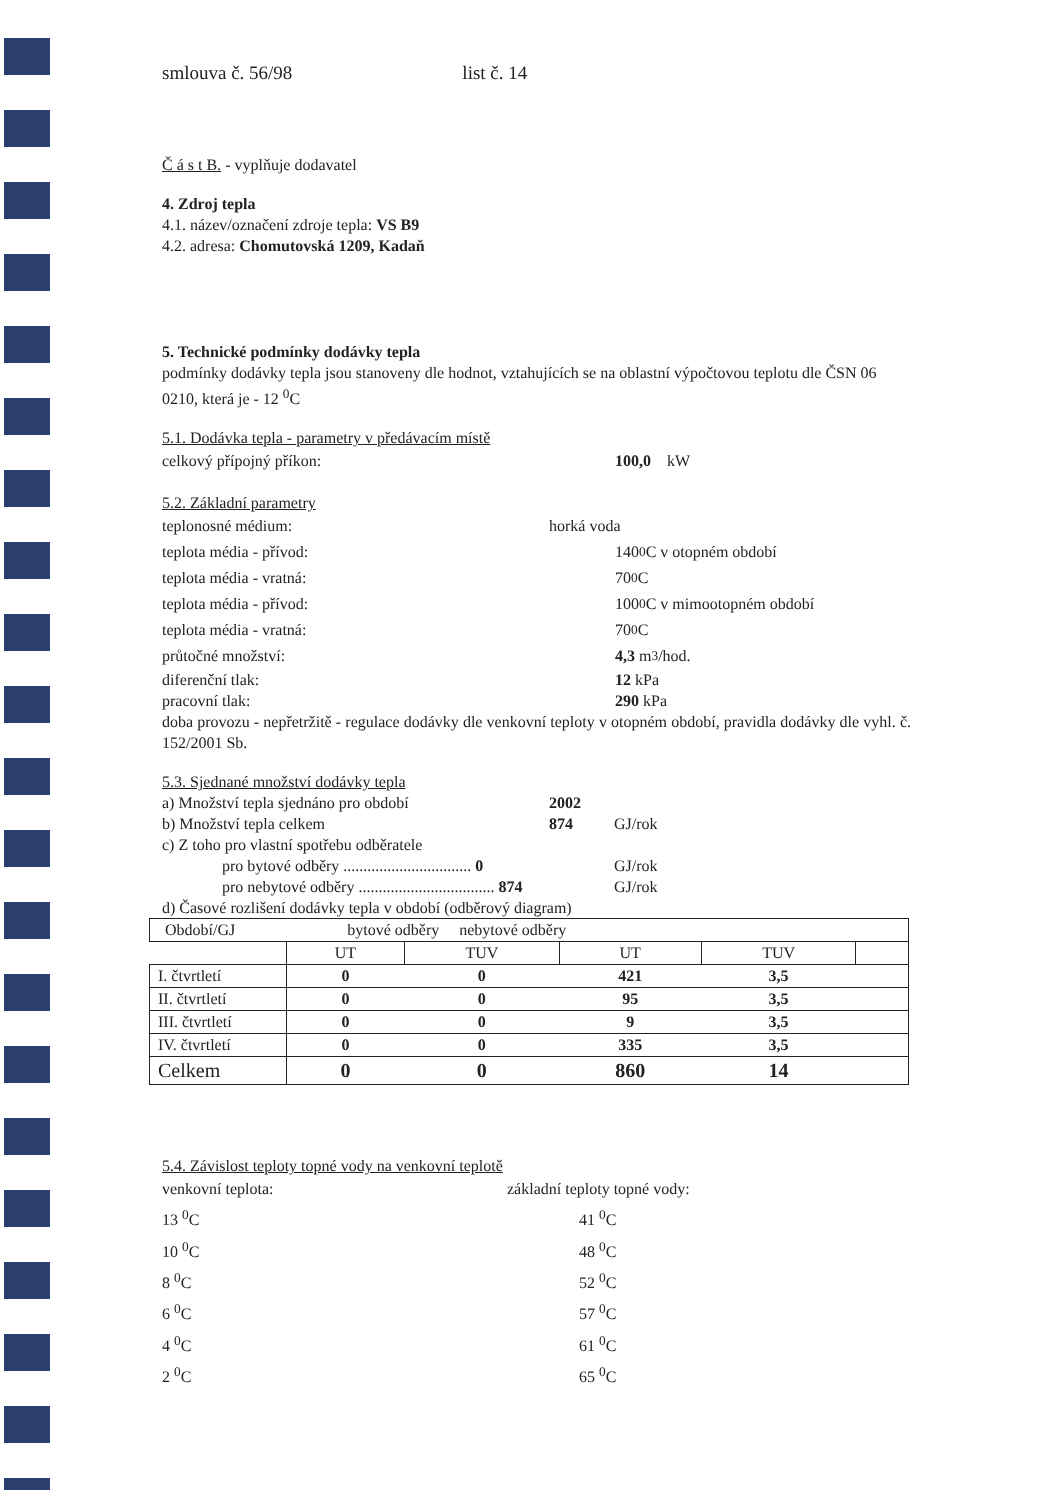smlouva č. 56/98 list č. 14
Č á s t B. - vyplňuje dodavatel
4. Zdroj tepla
4.1. název/označení zdroje tepla: VS B9
4.2. adresa: Chomutovská 1209, Kadaň
5. Technické podmínky dodávky tepla
podmínky dodávky tepla jsou stanoveny dle hodnot, vztahujících se na oblastní výpočtovou teplotu dle ČSN 06 0210, která je - 12 <sup>0</sup>C
5.1. Dodávka tepla - parametry v předávacím místě
celkový přípojný příkon: 100,0 kW
5.2. Základní parametry
teplonosné médium: horká voda
teplota média - přívod: 140 <sup>0</sup>C v otopném období
teplota média - vratná: 70 <sup>0</sup>C
teplota média - přívod: 100 <sup>0</sup>C v mimootopném období
teplota média - vratná: 70 <sup>0</sup>C
průtočné množství: 4,3 m<sup>3</sup>/hod.
diferenční tlak: 12 kPa
pracovní tlak: 290 kPa
doba provozu - nepřetržitě - regulace dodávky dle venkovní teploty v otopném období, pravidla dodávky dle vyhl. č. 152/2001 Sb.
5.3. Sjednané množství dodávky tepla
a) Množství tepla sjednáno pro období 2002
b) Množství tepla celkem 874 GJ/rok
c) Z toho pro vlastní spotřebu odběratele
pro bytové odběry ................................ 0 GJ/rok
pro nebytové odběry .................................. 874 GJ/rok
d) Časové rozlišení dodávky tepla v období (odběrový diagram)
| Období/GJ bytové odběry nebytové odběry | | | | | |
| --- | --- | --- | --- | --- | --- |
| | UT | TUV | UT | TUV | |
| I. čtvrtletí | 0 | 0 | 421 | 3,5 | |
| II. čtvrtletí | 0 | 0 | 95 | 3,5 | |
| III. čtvrtletí | 0 | 0 | 9 | 3,5 | |
| IV. čtvrtletí | 0 | 0 | 335 | 3,5 | |
| Celkem | 0 | 0 | 860 | 14 | |
5.4. Závislost teploty topné vody na venkovní teplotě
venkovní teplota: základní teploty topné vody:
13 <sup>0</sup>C 41 <sup>0</sup>C
10 <sup>0</sup>C 48 <sup>0</sup>C
8 <sup>0</sup>C 52 <sup>0</sup>C
6 <sup>0</sup>C 57 <sup>0</sup>C
4 <sup>0</sup>C 61 <sup>0</sup>C
2 <sup>0</sup>C 65 <sup>0</sup>C